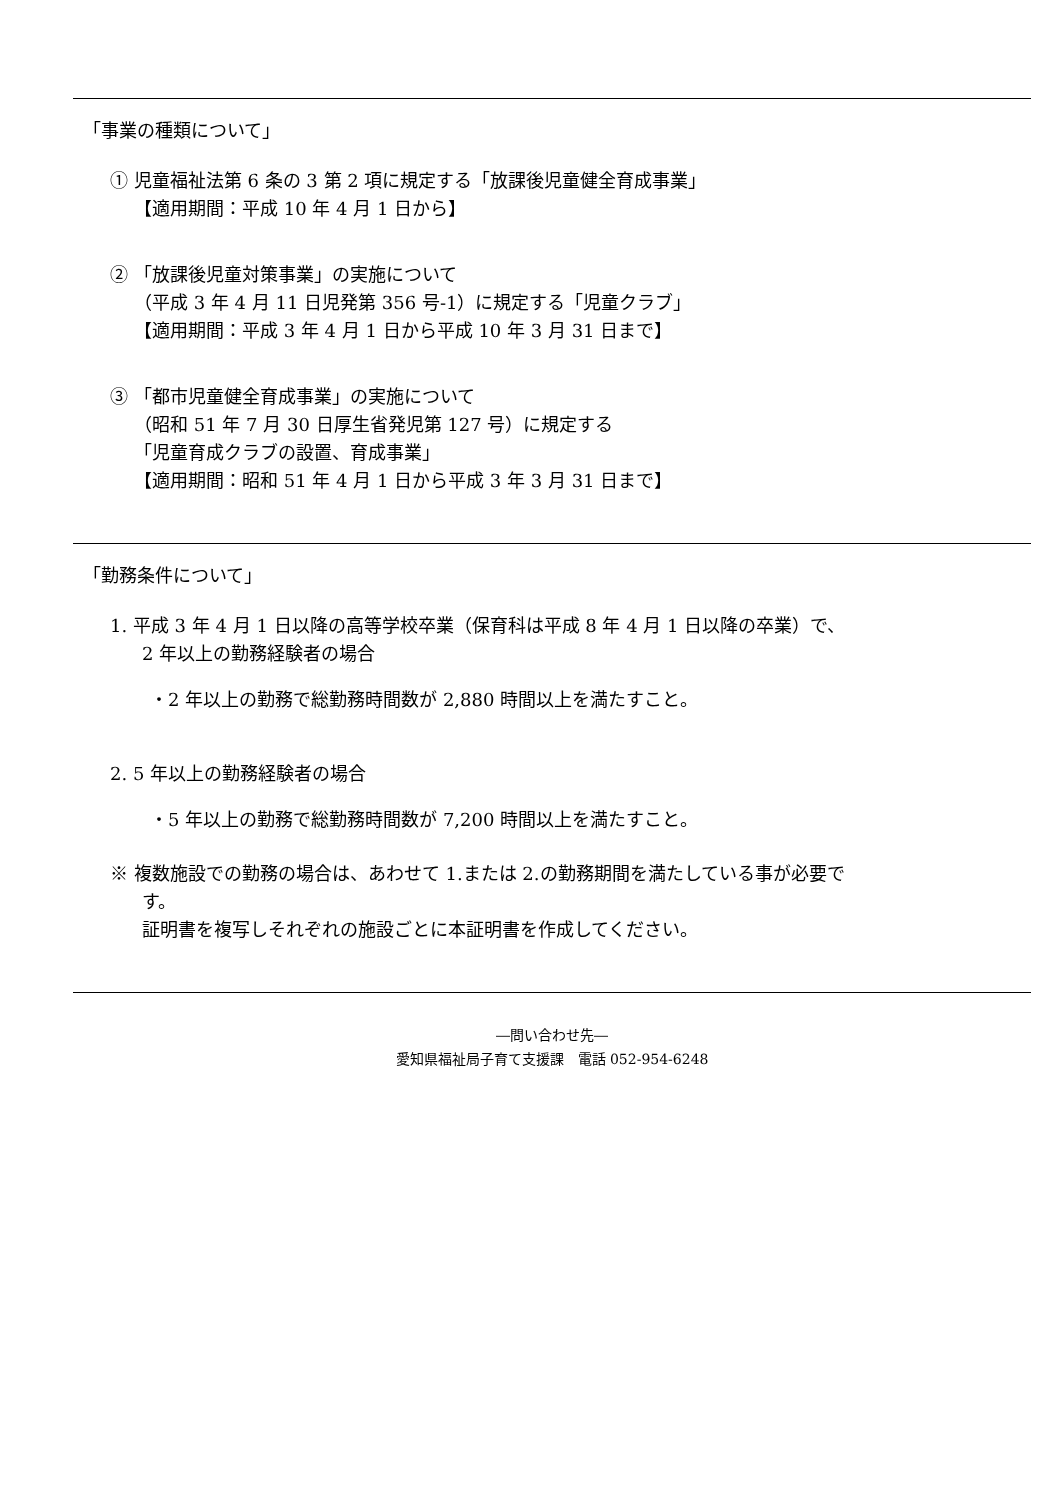「事業の種類について」
① 児童福祉法第 6 条の 3 第 2 項に規定する「放課後児童健全育成事業」
【適用期間：平成 10 年 4 月 1 日から】
② 「放課後児童対策事業」の実施について
（平成 3 年 4 月 11 日児発第 356 号-1）に規定する「児童クラブ」
【適用期間：平成 3 年 4 月 1 日から平成 10 年 3 月 31 日まで】
③ 「都市児童健全育成事業」の実施について
（昭和 51 年 7 月 30 日厚生省発児第 127 号）に規定する
「児童育成クラブの設置、育成事業」
【適用期間：昭和 51 年 4 月 1 日から平成 3 年 3 月 31 日まで】
「勤務条件について」
1. 平成 3 年 4 月 1 日以降の高等学校卒業（保育科は平成 8 年 4 月 1 日以降の卒業）で、
2 年以上の勤務経験者の場合
・2 年以上の勤務で総勤務時間数が 2,880 時間以上を満たすこと。
2. 5 年以上の勤務経験者の場合
・5 年以上の勤務で総勤務時間数が 7,200 時間以上を満たすこと。
※ 複数施設での勤務の場合は、あわせて 1.または 2.の勤務期間を満たしている事が必要で
す。
証明書を複写しそれぞれの施設ごとに本証明書を作成してください。
―問い合わせ先―
愛知県福祉局子育て支援課　電話 052-954-6248